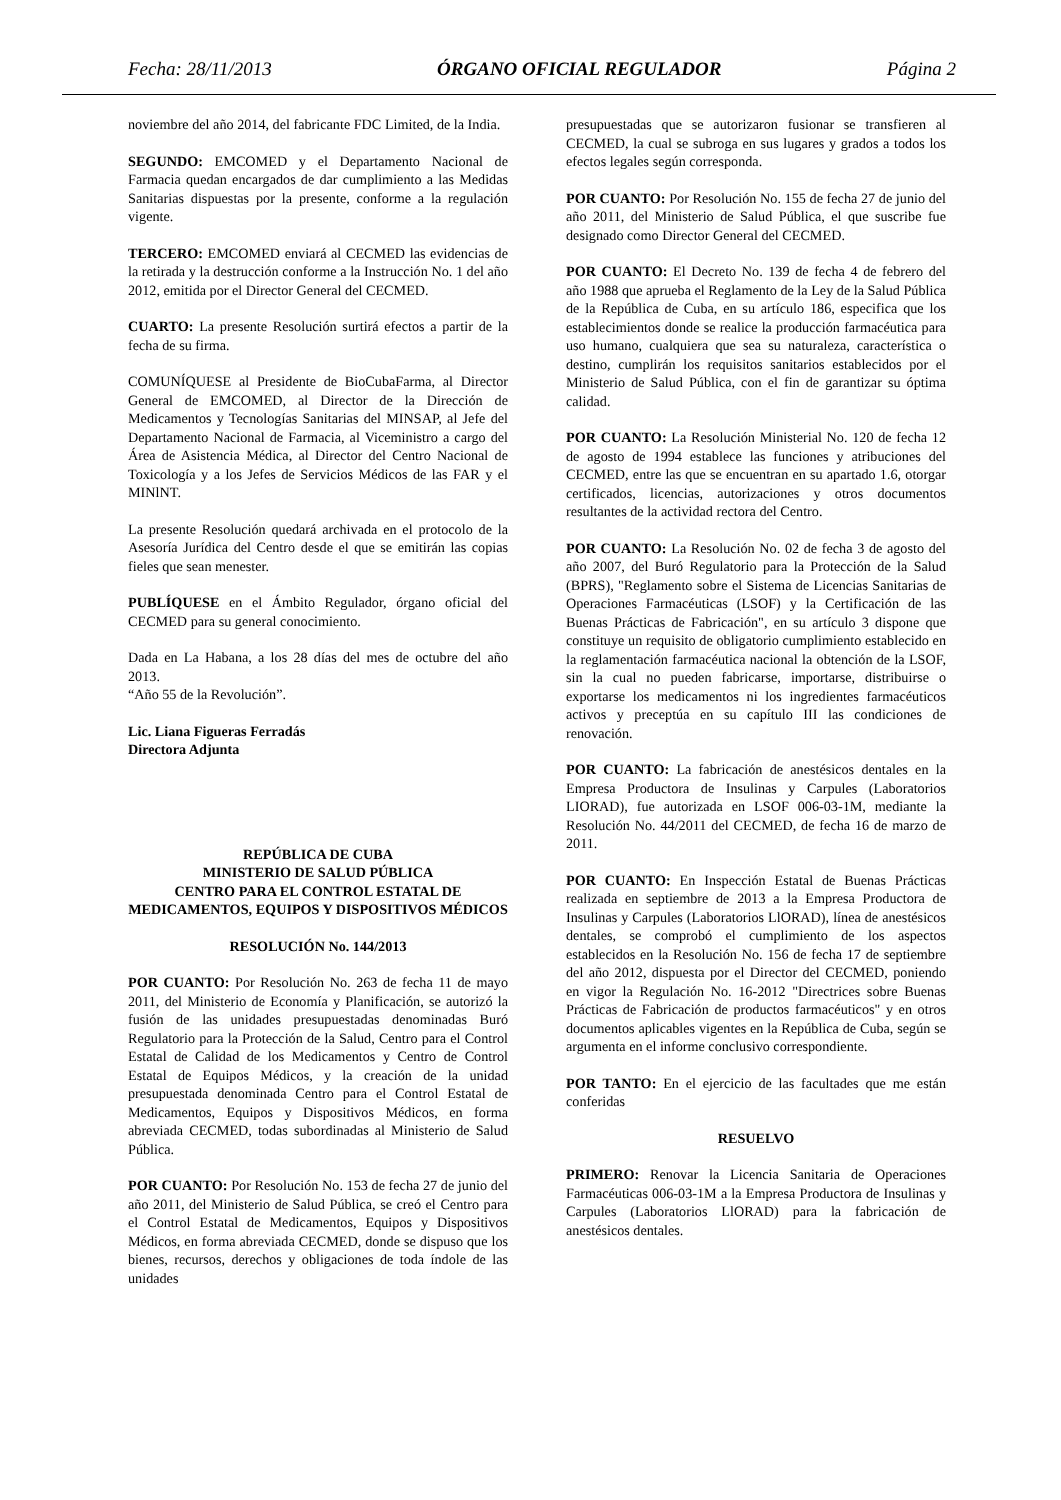Fecha: 28/11/2013 ÓRGANO OFICIAL REGULADOR Página 2
noviembre del año 2014, del fabricante FDC Limited, de la India.
SEGUNDO: EMCOMED y el Departamento Nacional de Farmacia quedan encargados de dar cumplimiento a las Medidas Sanitarias dispuestas por la presente, conforme a la regulación vigente.
TERCERO: EMCOMED enviará al CECMED las evidencias de la retirada y la destrucción conforme a la Instrucción No. 1 del año 2012, emitida por el Director General del CECMED.
CUARTO: La presente Resolución surtirá efectos a partir de la fecha de su firma.
COMUNÍQUESE al Presidente de BioCubaFarma, al Director General de EMCOMED, al Director de la Dirección de Medicamentos y Tecnologías Sanitarias del MINSAP, al Jefe del Departamento Nacional de Farmacia, al Viceministro a cargo del Área de Asistencia Médica, al Director del Centro Nacional de Toxicología y a los Jefes de Servicios Médicos de las FAR y el MINlNT.
La presente Resolución quedará archivada en el protocolo de la Asesoría Jurídica del Centro desde el que se emitirán las copias fieles que sean menester.
PUBLÍQUESE en el Ámbito Regulador, órgano oficial del CECMED para su general conocimiento.
Dada en La Habana, a los 28 días del mes de octubre del año 2013.
“Año 55 de la Revolución”.
Lic. Liana Figueras Ferradás
Directora Adjunta
REPÚBLICA DE CUBA
MINISTERIO DE SALUD PÚBLICA
CENTRO PARA EL CONTROL ESTATAL DE MEDICAMENTOS, EQUIPOS Y DISPOSITIVOS MÉDICOS
RESOLUCIÓN No. 144/2013
POR CUANTO: Por Resolución No. 263 de fecha 11 de mayo 2011, del Ministerio de Economía y Planificación, se autorizó la fusión de las unidades presupuestadas denominadas Buró Regulatorio para la Protección de la Salud, Centro para el Control Estatal de Calidad de los Medicamentos y Centro de Control Estatal de Equipos Médicos, y la creación de la unidad presupuestada denominada Centro para el Control Estatal de Medicamentos, Equipos y Dispositivos Médicos, en forma abreviada CECMED, todas subordinadas al Ministerio de Salud Pública.
POR CUANTO: Por Resolución No. 153 de fecha 27 de junio del año 2011, del Ministerio de Salud Pública, se creó el Centro para el Control Estatal de Medicamentos, Equipos y Dispositivos Médicos, en forma abreviada CECMED, donde se dispuso que los bienes, recursos, derechos y obligaciones de toda índole de las unidades
presupuestadas que se autorizaron fusionar se transfieren al CECMED, la cual se subroga en sus lugares y grados a todos los efectos legales según corresponda.
POR CUANTO: Por Resolución No. 155 de fecha 27 de junio del año 2011, del Ministerio de Salud Pública, el que suscribe fue designado como Director General del CECMED.
POR CUANTO: El Decreto No. 139 de fecha 4 de febrero del año 1988 que aprueba el Reglamento de la Ley de la Salud Pública de la República de Cuba, en su artículo 186, especifica que los establecimientos donde se realice la producción farmacéutica para uso humano, cualquiera que sea su naturaleza, característica o destino, cumplirán los requisitos sanitarios establecidos por el Ministerio de Salud Pública, con el fin de garantizar su óptima calidad.
POR CUANTO: La Resolución Ministerial No. 120 de fecha 12 de agosto de 1994 establece las funciones y atribuciones del CECMED, entre las que se encuentran en su apartado 1.6, otorgar certificados, licencias, autorizaciones y otros documentos resultantes de la actividad rectora del Centro.
POR CUANTO: La Resolución No. 02 de fecha 3 de agosto del año 2007, del Buró Regulatorio para la Protección de la Salud (BPRS), "Reglamento sobre el Sistema de Licencias Sanitarias de Operaciones Farmacéuticas (LSOF) y la Certificación de las Buenas Prácticas de Fabricación", en su artículo 3 dispone que constituye un requisito de obligatorio cumplimiento establecido en la reglamentación farmacéutica nacional la obtención de la LSOF, sin la cual no pueden fabricarse, importarse, distribuirse o exportarse los medicamentos ni los ingredientes farmacéuticos activos y preceptúa en su capítulo III las condiciones de renovación.
POR CUANTO: La fabricación de anestésicos dentales en la Empresa Productora de Insulinas y Carpules (Laboratorios LIORAD), fue autorizada en LSOF 006-03-1M, mediante la Resolución No. 44/2011 del CECMED, de fecha 16 de marzo de 2011.
POR CUANTO: En Inspección Estatal de Buenas Prácticas realizada en septiembre de 2013 a la Empresa Productora de Insulinas y Carpules (Laboratorios LlORAD), línea de anestésicos dentales, se comprobó el cumplimiento de los aspectos establecidos en la Resolución No. 156 de fecha 17 de septiembre del año 2012, dispuesta por el Director del CECMED, poniendo en vigor la Regulación No. 16-2012 "Directrices sobre Buenas Prácticas de Fabricación de productos farmacéuticos" y en otros documentos aplicables vigentes en la República de Cuba, según se argumenta en el informe conclusivo correspondiente.
POR TANTO: En el ejercicio de las facultades que me están conferidas
RESUELVO
PRIMERO: Renovar la Licencia Sanitaria de Operaciones Farmacéuticas 006-03-1M a la Empresa Productora de Insulinas y Carpules (Laboratorios LlORAD) para la fabricación de anestésicos dentales.